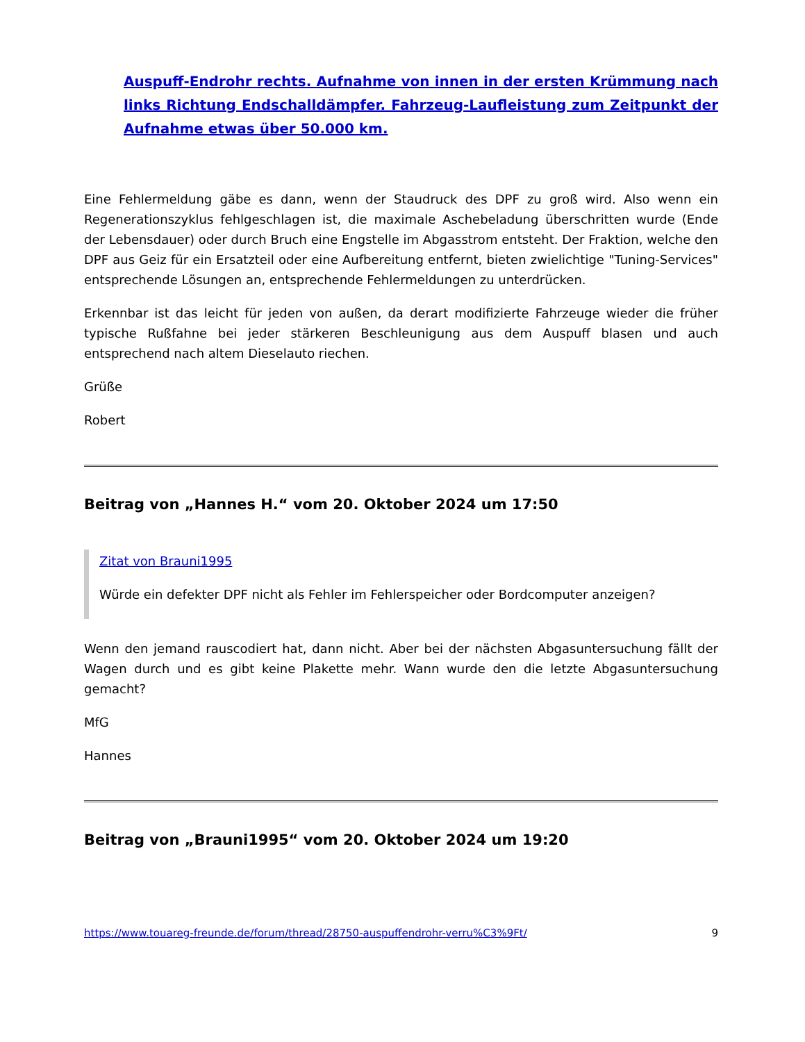Auspuff-Endrohr rechts. Aufnahme von innen in der ersten Krümmung nach links Richtung Endschalldämpfer. Fahrzeug-Laufleistung zum Zeitpunkt der Aufnahme etwas über 50.000 km.
Eine Fehlermeldung gäbe es dann, wenn der Staudruck des DPF zu groß wird. Also wenn ein Regenerationszyklus fehlgeschlagen ist, die maximale Aschebeladung überschritten wurde (Ende der Lebensdauer) oder durch Bruch eine Engstelle im Abgasstrom entsteht. Der Fraktion, welche den DPF aus Geiz für ein Ersatzteil oder eine Aufbereitung entfernt, bieten zwielichtige "Tuning-Services" entsprechende Lösungen an, entsprechende Fehlermeldungen zu unterdrücken.
Erkennbar ist das leicht für jeden von außen, da derart modifizierte Fahrzeuge wieder die früher typische Rußfahne bei jeder stärkeren Beschleunigung aus dem Auspuff blasen und auch entsprechend nach altem Dieselauto riechen.
Grüße
Robert
Beitrag von „Hannes H.“ vom 20. Oktober 2024 um 17:50
Zitat von Brauni1995
Würde ein defekter DPF nicht als Fehler im Fehlerspeicher oder Bordcomputer anzeigen?
Wenn den jemand rauscodiert hat, dann nicht. Aber bei der nächsten Abgasuntersuchung fällt der Wagen durch und es gibt keine Plakette mehr. Wann wurde den die letzte Abgasuntersuchung gemacht?
MfG
Hannes
Beitrag von „Brauni1995“ vom 20. Oktober 2024 um 19:20
https://www.touareg-freunde.de/forum/thread/28750-auspuffendrohr-verru%C3%9Ft/ 9